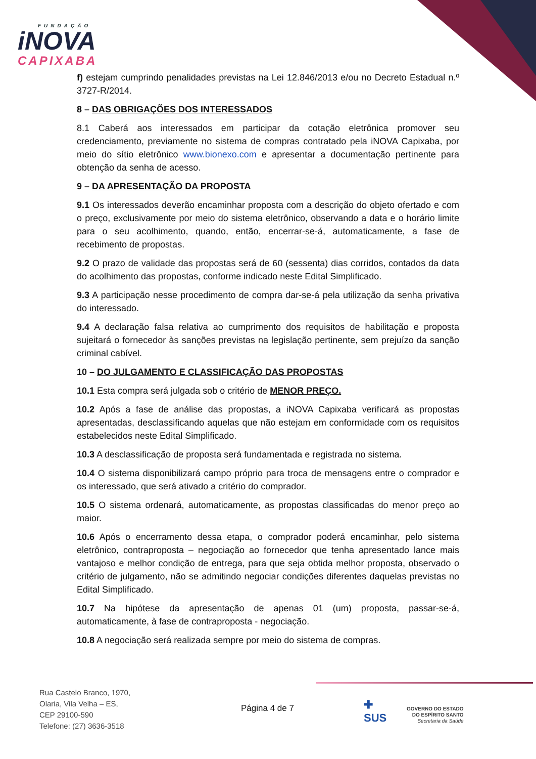FUNDAÇÃO
iNOVA
CAPIXABA
f) estejam cumprindo penalidades previstas na Lei 12.846/2013 e/ou no Decreto Estadual n.º 3727-R/2014.
8 – DAS OBRIGAÇÕES DOS INTERESSADOS
8.1 Caberá aos interessados em participar da cotação eletrônica promover seu credenciamento, previamente no sistema de compras contratado pela iNOVA Capixaba, por meio do sítio eletrônico www.bionexo.com e apresentar a documentação pertinente para obtenção da senha de acesso.
9 – DA APRESENTAÇÃO DA PROPOSTA
9.1 Os interessados deverão encaminhar proposta com a descrição do objeto ofertado e com o preço, exclusivamente por meio do sistema eletrônico, observando a data e o horário limite para o seu acolhimento, quando, então, encerrar-se-á, automaticamente, a fase de recebimento de propostas.
9.2 O prazo de validade das propostas será de 60 (sessenta) dias corridos, contados da data do acolhimento das propostas, conforme indicado neste Edital Simplificado.
9.3 A participação nesse procedimento de compra dar-se-á pela utilização da senha privativa do interessado.
9.4 A declaração falsa relativa ao cumprimento dos requisitos de habilitação e proposta sujeitará o fornecedor às sanções previstas na legislação pertinente, sem prejuízo da sanção criminal cabível.
10 – DO JULGAMENTO E CLASSIFICAÇÃO DAS PROPOSTAS
10.1 Esta compra será julgada sob o critério de MENOR PREÇO.
10.2 Após a fase de análise das propostas, a iNOVA Capixaba verificará as propostas apresentadas, desclassificando aquelas que não estejam em conformidade com os requisitos estabelecidos neste Edital Simplificado.
10.3 A desclassificação de proposta será fundamentada e registrada no sistema.
10.4 O sistema disponibilizará campo próprio para troca de mensagens entre o comprador e os interessado, que será ativado a critério do comprador.
10.5 O sistema ordenará, automaticamente, as propostas classificadas do menor preço ao maior.
10.6 Após o encerramento dessa etapa, o comprador poderá encaminhar, pelo sistema eletrônico, contraproposta – negociação ao fornecedor que tenha apresentado lance mais vantajoso e melhor condição de entrega, para que seja obtida melhor proposta, observado o critério de julgamento, não se admitindo negociar condições diferentes daquelas previstas no Edital Simplificado.
10.7 Na hipótese da apresentação de apenas 01 (um) proposta, passar-se-á, automaticamente, à fase de contraproposta - negociação.
10.8 A negociação será realizada sempre por meio do sistema de compras.
Rua Castelo Branco, 1970,
Olaria, Vila Velha – ES,
CEP 29100-590
Telefone: (27) 3636-3518
Página 4 de 7
✚
SUS
GOVERNO DO ESTADO
DO ESPÍRITO SANTO
Secretaria da Saúde